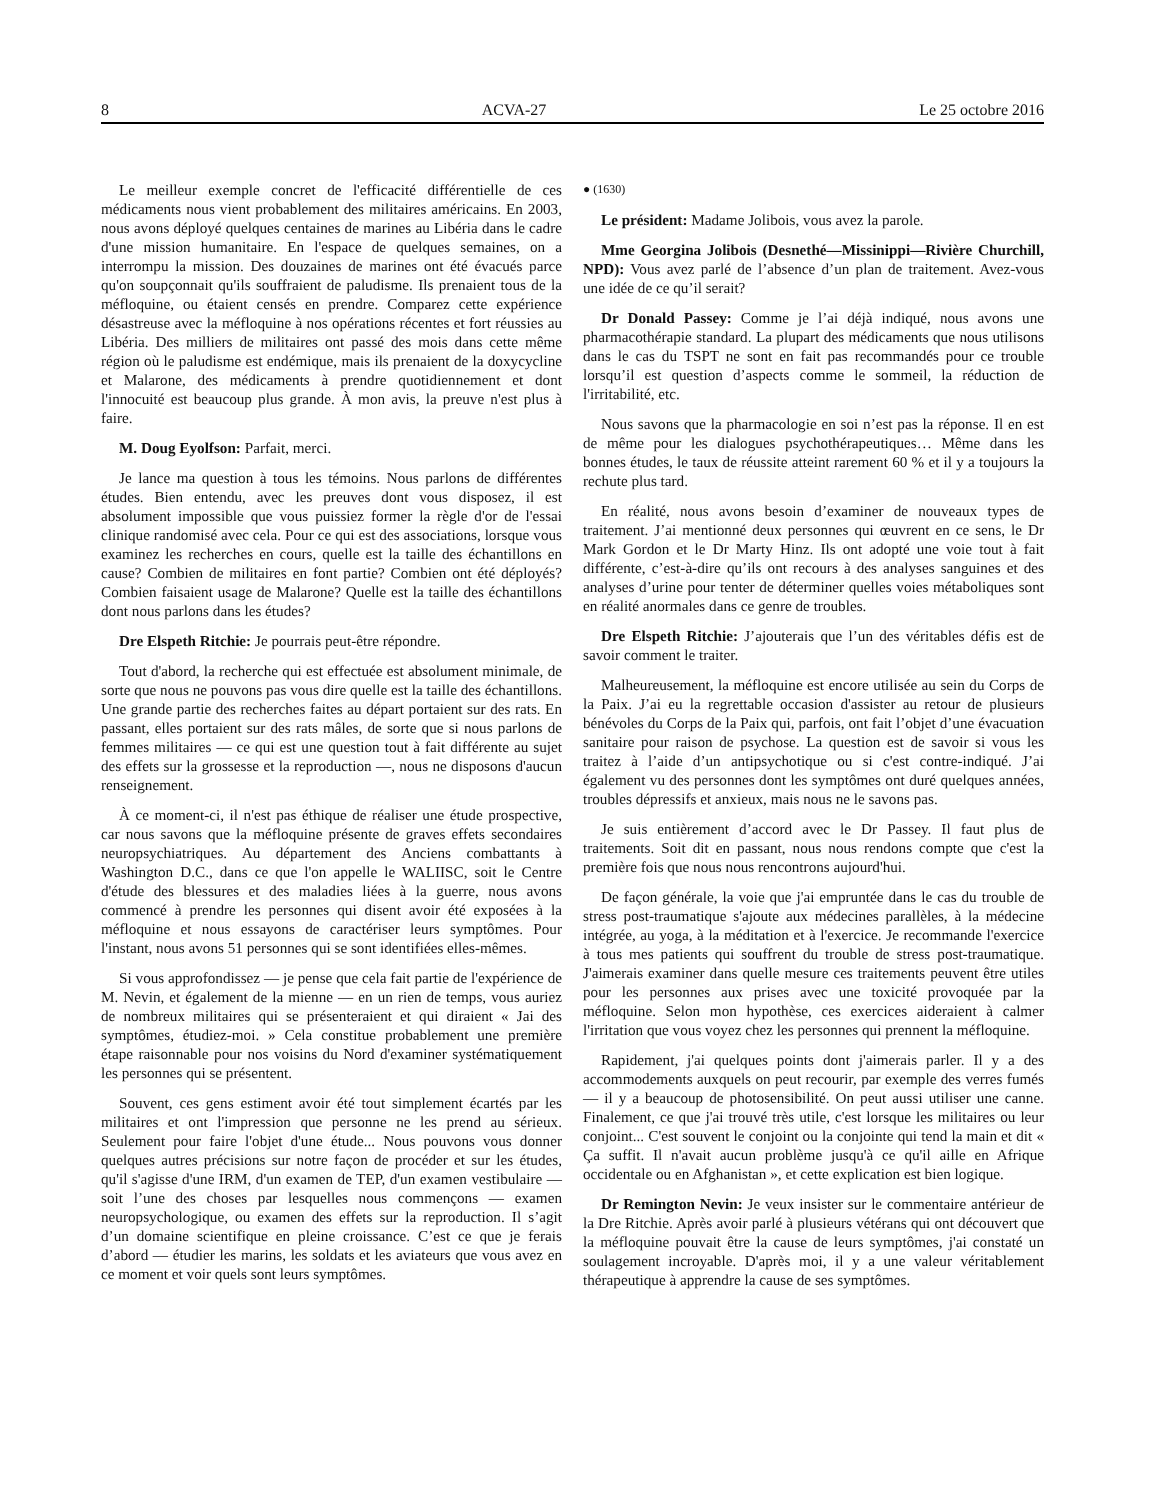8 ACVA-27 Le 25 octobre 2016
Le meilleur exemple concret de l'efficacité différentielle de ces médicaments nous vient probablement des militaires américains. En 2003, nous avons déployé quelques centaines de marines au Libéria dans le cadre d'une mission humanitaire. En l'espace de quelques semaines, on a interrompu la mission. Des douzaines de marines ont été évacués parce qu'on soupçonnait qu'ils souffraient de paludisme. Ils prenaient tous de la méfloquine, ou étaient censés en prendre. Comparez cette expérience désastreuse avec la méfloquine à nos opérations récentes et fort réussies au Libéria. Des milliers de militaires ont passé des mois dans cette même région où le paludisme est endémique, mais ils prenaient de la doxycycline et Malarone, des médicaments à prendre quotidiennement et dont l'innocuité est beaucoup plus grande. À mon avis, la preuve n'est plus à faire.
M. Doug Eyolfson: Parfait, merci.
Je lance ma question à tous les témoins. Nous parlons de différentes études. Bien entendu, avec les preuves dont vous disposez, il est absolument impossible que vous puissiez former la règle d'or de l'essai clinique randomisé avec cela. Pour ce qui est des associations, lorsque vous examinez les recherches en cours, quelle est la taille des échantillons en cause? Combien de militaires en font partie? Combien ont été déployés? Combien faisaient usage de Malarone? Quelle est la taille des échantillons dont nous parlons dans les études?
Dre Elspeth Ritchie: Je pourrais peut-être répondre.
Tout d'abord, la recherche qui est effectuée est absolument minimale, de sorte que nous ne pouvons pas vous dire quelle est la taille des échantillons. Une grande partie des recherches faites au départ portaient sur des rats. En passant, elles portaient sur des rats mâles, de sorte que si nous parlons de femmes militaires — ce qui est une question tout à fait différente au sujet des effets sur la grossesse et la reproduction —, nous ne disposons d'aucun renseignement.
À ce moment-ci, il n'est pas éthique de réaliser une étude prospective, car nous savons que la méfloquine présente de graves effets secondaires neuropsychiatriques. Au département des Anciens combattants à Washington D.C., dans ce que l'on appelle le WALIISC, soit le Centre d'étude des blessures et des maladies liées à la guerre, nous avons commencé à prendre les personnes qui disent avoir été exposées à la méfloquine et nous essayons de caractériser leurs symptômes. Pour l'instant, nous avons 51 personnes qui se sont identifiées elles-mêmes.
Si vous approfondissez — je pense que cela fait partie de l'expérience de M. Nevin, et également de la mienne — en un rien de temps, vous auriez de nombreux militaires qui se présenteraient et qui diraient « Jai des symptômes, étudiez-moi. » Cela constitue probablement une première étape raisonnable pour nos voisins du Nord d'examiner systématiquement les personnes qui se présentent.
Souvent, ces gens estiment avoir été tout simplement écartés par les militaires et ont l'impression que personne ne les prend au sérieux. Seulement pour faire l'objet d'une étude... Nous pouvons vous donner quelques autres précisions sur notre façon de procéder et sur les études, qu'il s'agisse d'une IRM, d'un examen de TEP, d'un examen vestibulaire — soit l’une des choses par lesquelles nous commençons — examen neuropsychologique, ou examen des effets sur la reproduction. Il s’agit d’un domaine scientifique en pleine croissance. C’est ce que je ferais d’abord — étudier les marins, les soldats et les aviateurs que vous avez en ce moment et voir quels sont leurs symptômes.
● (1630)
Le président: Madame Jolibois, vous avez la parole.
Mme Georgina Jolibois (Desnethé—Missinippi—Rivière Churchill, NPD): Vous avez parlé de l’absence d’un plan de traitement. Avez-vous une idée de ce qu’il serait?
Dr Donald Passey: Comme je l’ai déjà indiqué, nous avons une pharmacothérapie standard. La plupart des médicaments que nous utilisons dans le cas du TSPT ne sont en fait pas recommandés pour ce trouble lorsqu’il est question d’aspects comme le sommeil, la réduction de l'irritabilité, etc.
Nous savons que la pharmacologie en soi n’est pas la réponse. Il en est de même pour les dialogues psychothérapeutiques… Même dans les bonnes études, le taux de réussite atteint rarement 60 % et il y a toujours la rechute plus tard.
En réalité, nous avons besoin d’examiner de nouveaux types de traitement. J’ai mentionné deux personnes qui œuvrent en ce sens, le Dr Mark Gordon et le Dr Marty Hinz. Ils ont adopté une voie tout à fait différente, c’est-à-dire qu’ils ont recours à des analyses sanguines et des analyses d’urine pour tenter de déterminer quelles voies métaboliques sont en réalité anormales dans ce genre de troubles.
Dre Elspeth Ritchie: J’ajouterais que l’un des véritables défis est de savoir comment le traiter.
Malheureusement, la méfloquine est encore utilisée au sein du Corps de la Paix. J’ai eu la regrettable occasion d'assister au retour de plusieurs bénévoles du Corps de la Paix qui, parfois, ont fait l’objet d’une évacuation sanitaire pour raison de psychose. La question est de savoir si vous les traitez à l’aide d’un antipsychotique ou si c'est contre-indiqué. J’ai également vu des personnes dont les symptômes ont duré quelques années, troubles dépressifs et anxieux, mais nous ne le savons pas.
Je suis entièrement d’accord avec le Dr Passey. Il faut plus de traitements. Soit dit en passant, nous nous rendons compte que c'est la première fois que nous nous rencontrons aujourd'hui.
De façon générale, la voie que j'ai empruntée dans le cas du trouble de stress post-traumatique s'ajoute aux médecines parallèles, à la médecine intégrée, au yoga, à la méditation et à l'exercice. Je recommande l'exercice à tous mes patients qui souffrent du trouble de stress post-traumatique. J'aimerais examiner dans quelle mesure ces traitements peuvent être utiles pour les personnes aux prises avec une toxicité provoquée par la méfloquine. Selon mon hypothèse, ces exercices aideraient à calmer l'irritation que vous voyez chez les personnes qui prennent la méfloquine.
Rapidement, j'ai quelques points dont j'aimerais parler. Il y a des accommodements auxquels on peut recourir, par exemple des verres fumés — il y a beaucoup de photosensibilité. On peut aussi utiliser une canne. Finalement, ce que j'ai trouvé très utile, c'est lorsque les militaires ou leur conjoint... C'est souvent le conjoint ou la conjointe qui tend la main et dit « Ça suffit. Il n'avait aucun problème jusqu'à ce qu'il aille en Afrique occidentale ou en Afghanistan », et cette explication est bien logique.
Dr Remington Nevin: Je veux insister sur le commentaire antérieur de la Dre Ritchie. Après avoir parlé à plusieurs vétérans qui ont découvert que la méfloquine pouvait être la cause de leurs symptômes, j'ai constaté un soulagement incroyable. D'après moi, il y a une valeur véritablement thérapeutique à apprendre la cause de ses symptômes.